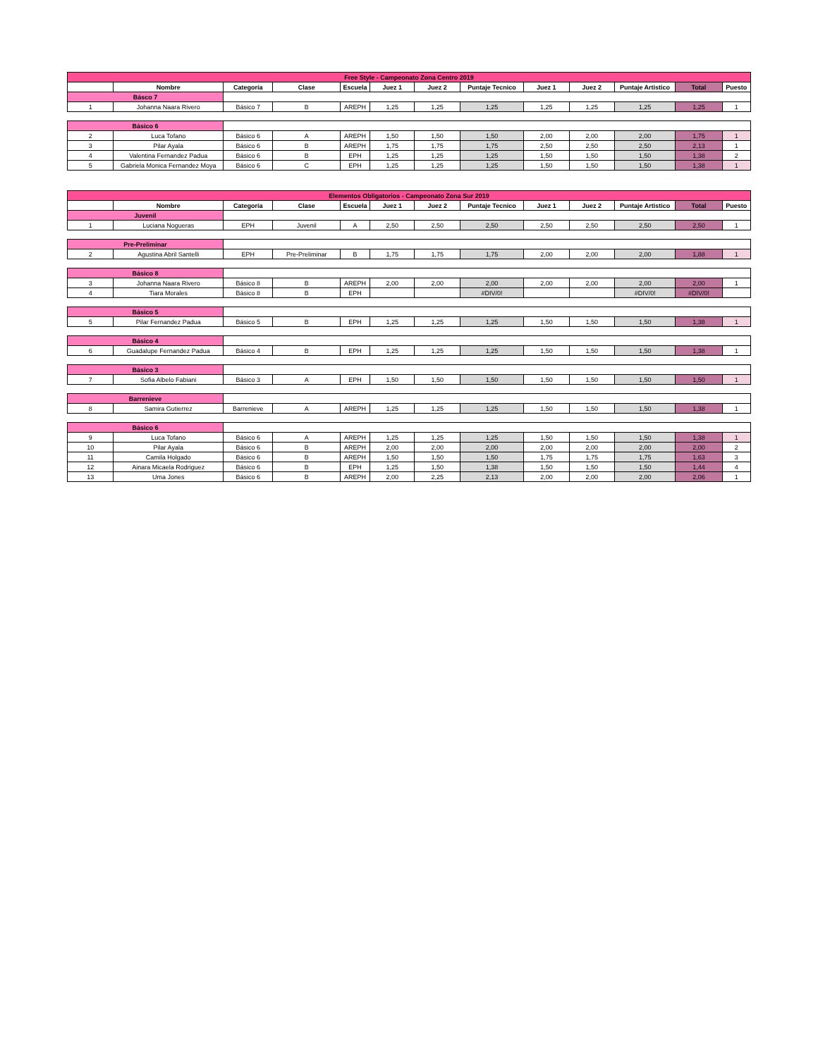| Free Style - Campeonato Zona Centro 2019 | | | | | | | | | | | | |
| | Nombre | Categoría | Clase | Escuela | Juez 1 | Juez 2 | Puntaje Tecnico | Juez 1 | Juez 2 | Puntaje Artistico | Total | Puesto |
| Básco 7 | | | | | | | | | | | | |
| 1 | Johanna Naara Rivero | Básico 7 | B | AREPH | 1,25 | 1,25 | 1,25 | 1,25 | 1,25 | 1,25 | 1,25 | 1 |
| Básico 6 | | | | | | | | | | | | |
| 2 | Luca Tofano | Básico 6 | A | AREPH | 1,50 | 1,50 | 1,50 | 2,00 | 2,00 | 2,00 | 1,75 | 1 |
| 3 | Pilar Ayala | Básico 6 | B | AREPH | 1,75 | 1,75 | 1,75 | 2,50 | 2,50 | 2,50 | 2,13 | 1 |
| 4 | Valentina Fernandez Padua | Básico 6 | B | EPH | 1,25 | 1,25 | 1,25 | 1,50 | 1,50 | 1,50 | 1,38 | 2 |
| 5 | Gabriela Monica Fernandez Moya | Básico 6 | C | EPH | 1,25 | 1,25 | 1,25 | 1,50 | 1,50 | 1,50 | 1,38 | 1 |
| Elementos Obligatorios - Campeonato Zona Sur 2019 | | | | | | | | | | | | |
| | Nombre | Categoría | Clase | Escuela | Juez 1 | Juez 2 | Puntaje Tecnico | Juez 1 | Juez 2 | Puntaje Artistico | Total | Puesto |
| Juvenil | | | | | | | | | | | | |
| 1 | Luciana Nogueras | EPH | Juvenil | A | 2,50 | 2,50 | 2,50 | 2,50 | 2,50 | 2,50 | 2,50 | 1 |
| Pre-Preliminar | | | | | | | | | | | | |
| 2 | Agustina Abril Santelli | EPH | Pre-Preliminar | B | 1,75 | 1,75 | 1,75 | 2,00 | 2,00 | 2,00 | 1,88 | 1 |
| Básico 8 | | | | | | | | | | | | |
| 3 | Johanna Naara Rivero | Básico 8 | B | AREPH | 2,00 | 2,00 | 2,00 | 2,00 | 2,00 | 2,00 | 2,00 | 1 |
| 4 | Tiara Morales | Básico 8 | B | EPH | | | #DIV/0! | | | #DIV/0! | #DIV/0! | |
| Básico 5 | | | | | | | | | | | | |
| 5 | Pilar Fernandez Padua | Básico 5 | B | EPH | 1,25 | 1,25 | 1,25 | 1,50 | 1,50 | 1,50 | 1,38 | 1 |
| Básico 4 | | | | | | | | | | | | |
| 6 | Guadalupe Fernandez Padua | Básico 4 | B | EPH | 1,25 | 1,25 | 1,25 | 1,50 | 1,50 | 1,50 | 1,38 | 1 |
| Básico 3 | | | | | | | | | | | | |
| 7 | Sofia Albelo Fabiani | Básico 3 | A | EPH | 1,50 | 1,50 | 1,50 | 1,50 | 1,50 | 1,50 | 1,50 | 1 |
| Barrenieve | | | | | | | | | | | | |
| 8 | Samira Gutierrez | Barrenieve | A | AREPH | 1,25 | 1,25 | 1,25 | 1,50 | 1,50 | 1,50 | 1,38 | 1 |
| Básico 6 | | | | | | | | | | | | |
| 9 | Luca Tofano | Básico 6 | A | AREPH | 1,25 | 1,25 | 1,25 | 1,50 | 1,50 | 1,50 | 1,38 | 1 |
| 10 | Pilar Ayala | Básico 6 | B | AREPH | 2,00 | 2,00 | 2,00 | 2,00 | 2,00 | 2,00 | 2,00 | 2 |
| 11 | Camila Holgado | Básico 6 | B | AREPH | 1,50 | 1,50 | 1,50 | 1,75 | 1,75 | 1,75 | 1,63 | 3 |
| 12 | Ainara Micaela Rodriguez | Básico 6 | B | EPH | 1,25 | 1,50 | 1,38 | 1,50 | 1,50 | 1,50 | 1,44 | 4 |
| 13 | Uma Jones | Básico 6 | B | AREPH | 2,00 | 2,25 | 2,13 | 2,00 | 2,00 | 2,00 | 2,06 | 1 |